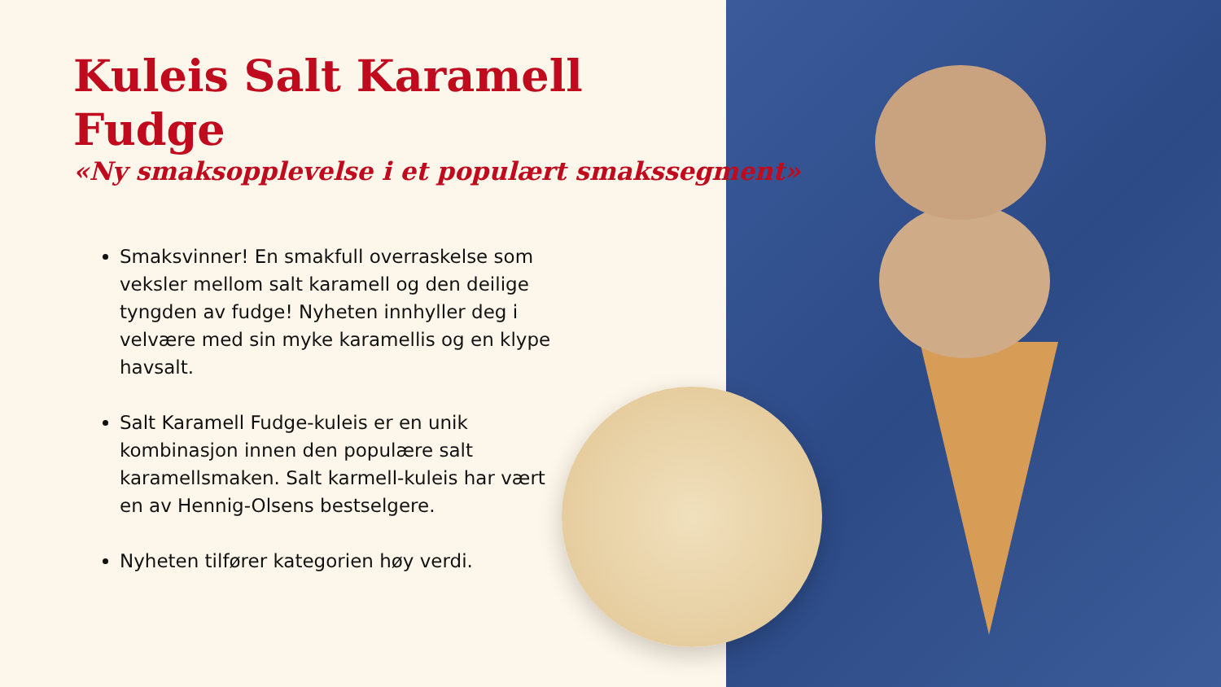Kuleis Salt Karamell Fudge
«Ny smaksopplevelse i et populært smakssegment»
Smaksvinner! En smakfull overraskelse som veksler mellom salt karamell og den deilige tyngden av fudge! Nyheten innhyller deg i velvære med sin myke karamellis og en klype havsalt.
Salt Karamell Fudge-kuleis er en unik kombinasjon innen den populære salt karamellsmaken. Salt karmell-kuleis har vært en av Hennig-Olsens bestselgere.
Nyheten tilfører kategorien høy verdi.